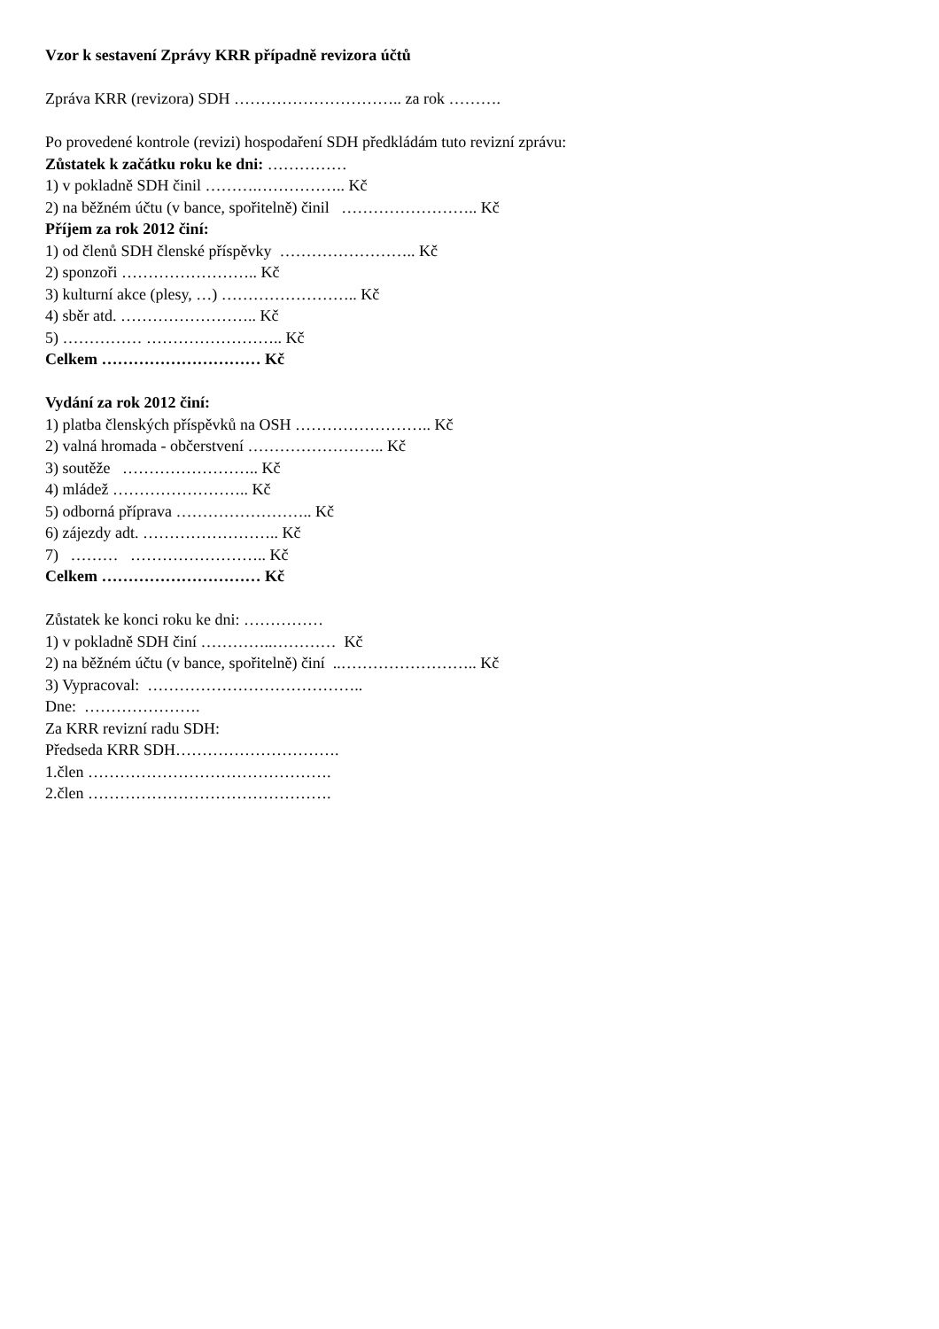Vzor k sestavení Zprávy KRR případně revizora účtů
Zpráva KRR (revizora) SDH ………………………….. za rok ……….
Po provedené kontrole (revizi) hospodaření SDH předkládám tuto revizní zprávu:
Zůstatek k začátku roku ke dni: ……………
1) v pokladně SDH činil ……….…………….. Kč
2) na běžném účtu (v bance, spořitelně) činil …………………….. Kč
Příjem za rok 2012 činí:
1) od členů SDH členské příspěvky …………………….. Kč
2) sponzoři …………………….. Kč
3) kulturní akce (plesy, …) …………………….. Kč
4) sběr atd. …………………….. Kč
5) …………… …………………….. Kč
Celkem ………………………… Kč
Vydání za rok 2012 činí:
1) platba členských příspěvků na OSH …………………….. Kč
2) valná hromada - občerstvení …………………….. Kč
3) soutěže …………………….. Kč
4) mládež …………………….. Kč
5) odborná příprava …………………….. Kč
6) zájezdy adt. …………………….. Kč
7) ……… …………………….. Kč
Celkem ………………………… Kč
Zůstatek ke konci roku ke dni: ……………
1) v pokladně SDH činí …………..………… Kč
2) na běžném účtu (v bance, spořitelně) činí ..…………………….. Kč
3) Vypracoval: …………………………………..
Dne: ………………….
Za KRR revizní radu SDH:
Předseda KRR SDH………………………….
1.člen ……………………………………….
2.člen ……………………………………….